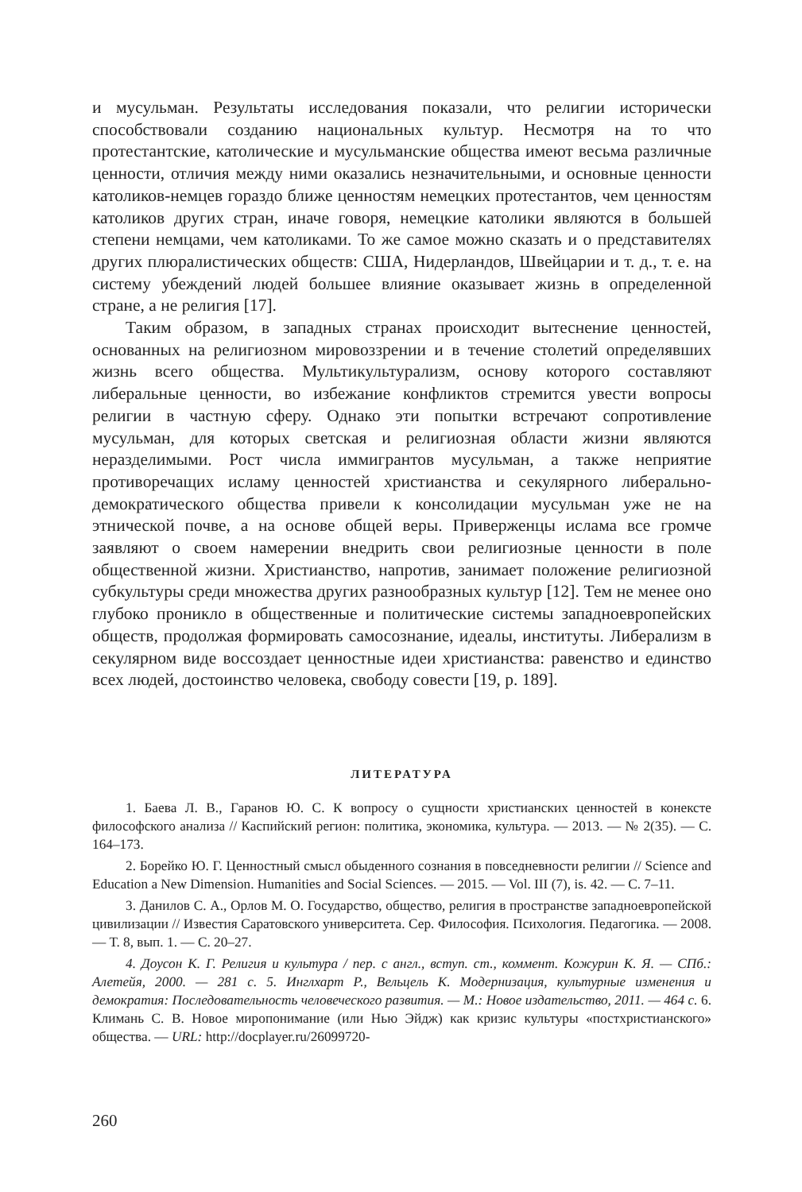и мусульман. Результаты исследования показали, что религии исторически способствовали созданию национальных культур. Несмотря на то что протестантские, католические и мусульманские общества имеют весьма различные ценности, отличия между ними оказались незначительными, и основные ценности католиков-немцев гораздо ближе ценностям немецких протестантов, чем ценностям католиков других стран, иначе говоря, немецкие католики являются в большей степени немцами, чем католиками. То же самое можно сказать и о представителях других плюралистических обществ: США, Нидерландов, Швейцарии и т. д., т. е. на систему убеждений людей большее влияние оказывает жизнь в определенной стране, а не религия [17].
Таким образом, в западных странах происходит вытеснение ценностей, основанных на религиозном мировоззрении и в течение столетий определявших жизнь всего общества. Мультикультурализм, основу которого составляют либеральные ценности, во избежание конфликтов стремится увести вопросы религии в частную сферу. Однако эти попытки встречают сопротивление мусульман, для которых светская и религиозная области жизни являются неразделимыми. Рост числа иммигрантов мусульман, а также неприятие противоречащих исламу ценностей христианства и секулярного либерально-демократического общества привели к консолидации мусульман уже не на этнической почве, а на основе общей веры. Приверженцы ислама все громче заявляют о своем намерении внедрить свои религиозные ценности в поле общественной жизни. Христианство, напротив, занимает положение религиозной субкультуры среди множества других разнообразных культур [12]. Тем не менее оно глубоко проникло в общественные и политические системы западноевропейских обществ, продолжая формировать самосознание, идеалы, институты. Либерализм в секулярном виде воссоздает ценностные идеи христианства: равенство и единство всех людей, достоинство человека, свободу совести [19, p. 189].
ЛИТЕРАТУРА
1. Баева Л. В., Гаранов Ю. С. К вопросу о сущности христианских ценностей в конексте философского анализа // Каспийский регион: политика, экономика, культура. — 2013. — № 2(35). — С. 164–173.
2. Борейко Ю. Г. Ценностный смысл обыденного сознания в повседневности религии // Science and Education a New Dimension. Humanities and Social Sciences. — 2015. — Vol. III (7), is. 42. — C. 7–11.
3. Данилов С. А., Орлов М. О. Государство, общество, религия в пространстве западноевропейской цивилизации // Известия Саратовского университета. Сер. Философия. Психология. Педагогика. — 2008. — Т. 8, вып. 1. — С. 20–27.
4. Доусон К. Г. Религия и культура / пер. с англ., вступ. ст., коммент. Кожурин К. Я. — СПб.: Алетейя, 2000. — 281 с. 5. Инглхарт Р., Вельцель К. Модернизация, культурные изменения и демократия: Последовательность человеческого развития. — М.: Новое издательство, 2011. — 464 с. 6. Климань С. В. Новое миропонимание (или Нью Эйдж) как кризис культуры «постхристианского» общества. — URL: http://docplayer.ru/26099720-
260